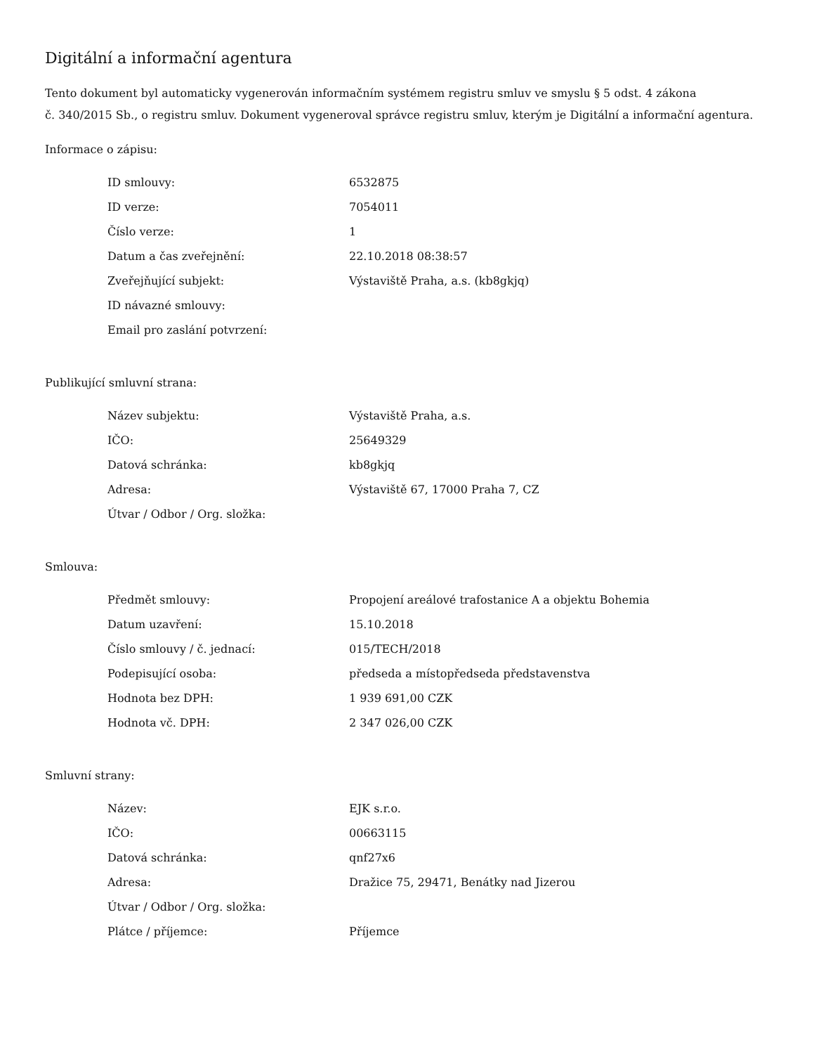Digitální a informační agentura
Tento dokument byl automaticky vygenerován informačním systémem registru smluv ve smyslu § 5 odst. 4 zákona
č. 340/2015 Sb., o registru smluv. Dokument vygeneroval správce registru smluv, kterým je Digitální a informační agentura.
Informace o zápisu:
| ID smlouvy: | 6532875 |
| ID verze: | 7054011 |
| Číslo verze: | 1 |
| Datum a čas zveřejnění: | 22.10.2018 08:38:57 |
| Zveřejňující subjekt: | Výstaviště Praha, a.s. (kb8gkjq) |
| ID návazné smlouvy: | |
| Email pro zaslání potvrzení: | |
Publikující smluvní strana:
| Název subjektu: | Výstaviště Praha, a.s. |
| IČO: | 25649329 |
| Datová schránka: | kb8gkjq |
| Adresa: | Výstaviště 67, 17000 Praha 7, CZ |
| Útvar / Odbor / Org. složka: | |
Smlouva:
| Předmět smlouvy: | Propojení areálové trafostanice A a objektu Bohemia |
| Datum uzavření: | 15.10.2018 |
| Číslo smlouvy / č. jednací: | 015/TECH/2018 |
| Podepisující osoba: | předseda a místopředseda představenstva |
| Hodnota bez DPH: | 1 939 691,00 CZK |
| Hodnota vč. DPH: | 2 347 026,00 CZK |
Smluvní strany:
| Název: | EJK s.r.o. |
| IČO: | 00663115 |
| Datová schránka: | qnf27x6 |
| Adresa: | Dražice 75, 29471, Benátky nad Jizerou |
| Útvar / Odbor / Org. složka: | |
| Plátce / příjemce: | Příjemce |